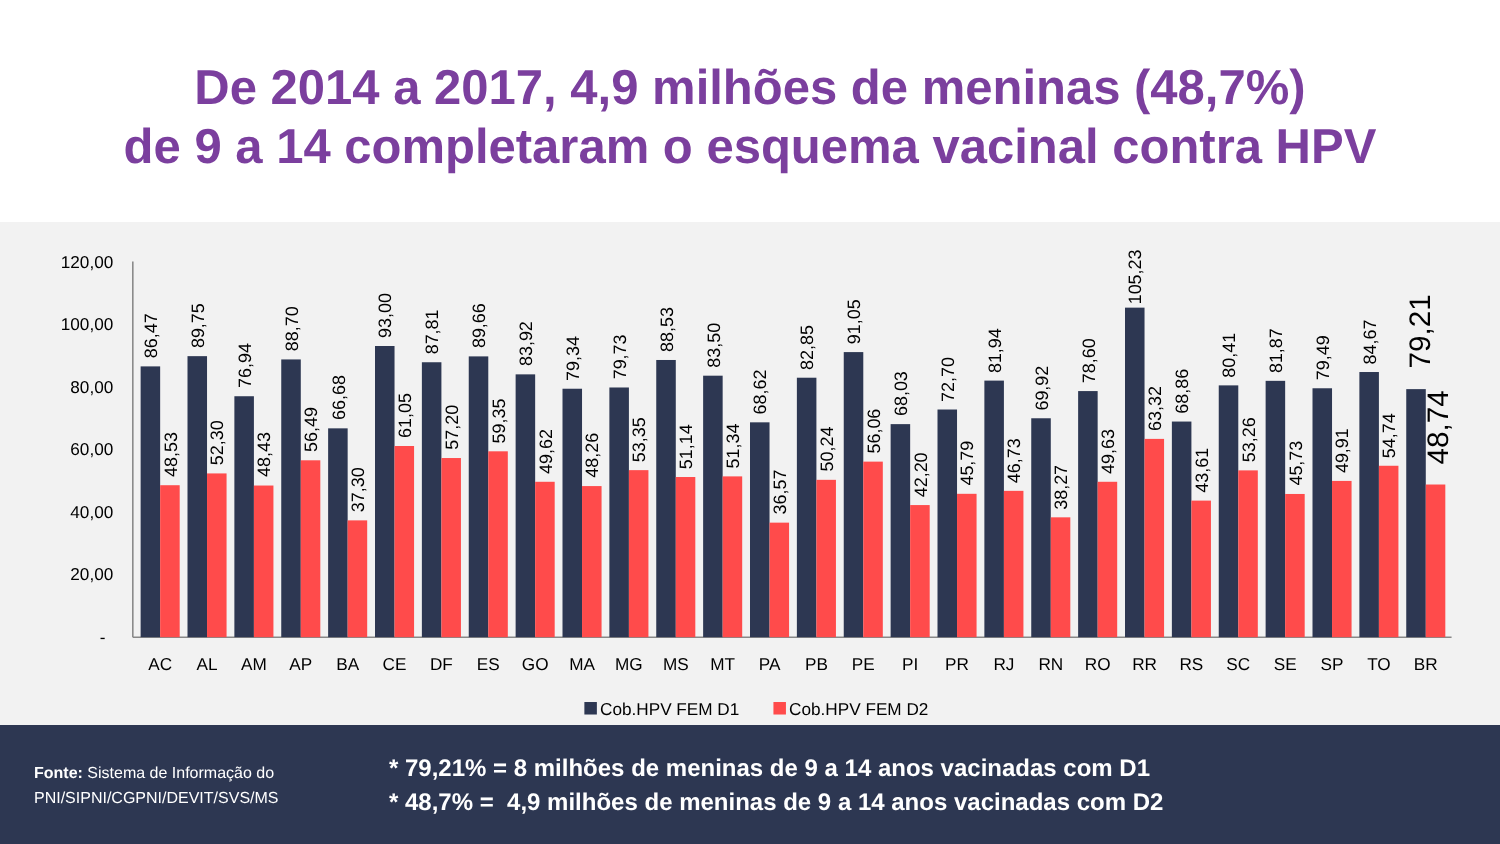De 2014 a 2017, 4,9 milhões de meninas (48,7%)
de 9 a 14 completaram o esquema vacinal contra HPV
120,00
100,00
80,00
60,00
40,00
20,00
-
86,47
48,53
89,75
52,30
76,94
48,43
88,70
56,49
66,68
37,30
93,00
61,05
87,81
57,20
89,66
59,35
83,92
49,62
79,34
48,26
79,73
53,35
88,53
51,14
83,50
51,34
68,62
36,57
82,85
50,24
91,05
56,06
68,03
42,20
72,70
45,79
81,94
46,73
69,92
38,27
78,60
49,63
105,23
63,32
68,86
43,61
80,41
53,26
81,87
45,73
79,49
49,91
84,67
54,74
79,21
48,74
AC
AL
AM
AP
BA
CE
DF
ES
GO
MA
MG
MS
MT
PA
PB
PE
PI
PR
RJ
RN
RO
RR
RS
SC
SE
SP
TO
BR
Cob.HPV FEM D1
Cob.HPV FEM D2
Fonte: Sistema de Informação do PNI/SIPNI/CGPNI/DEVIT/SVS/MS
* 79,21% = 8 milhões de meninas de 9 a 14 anos vacinadas com D1
* 48,7% = 4,9 milhões de meninas de 9 a 14 anos vacinadas com D2